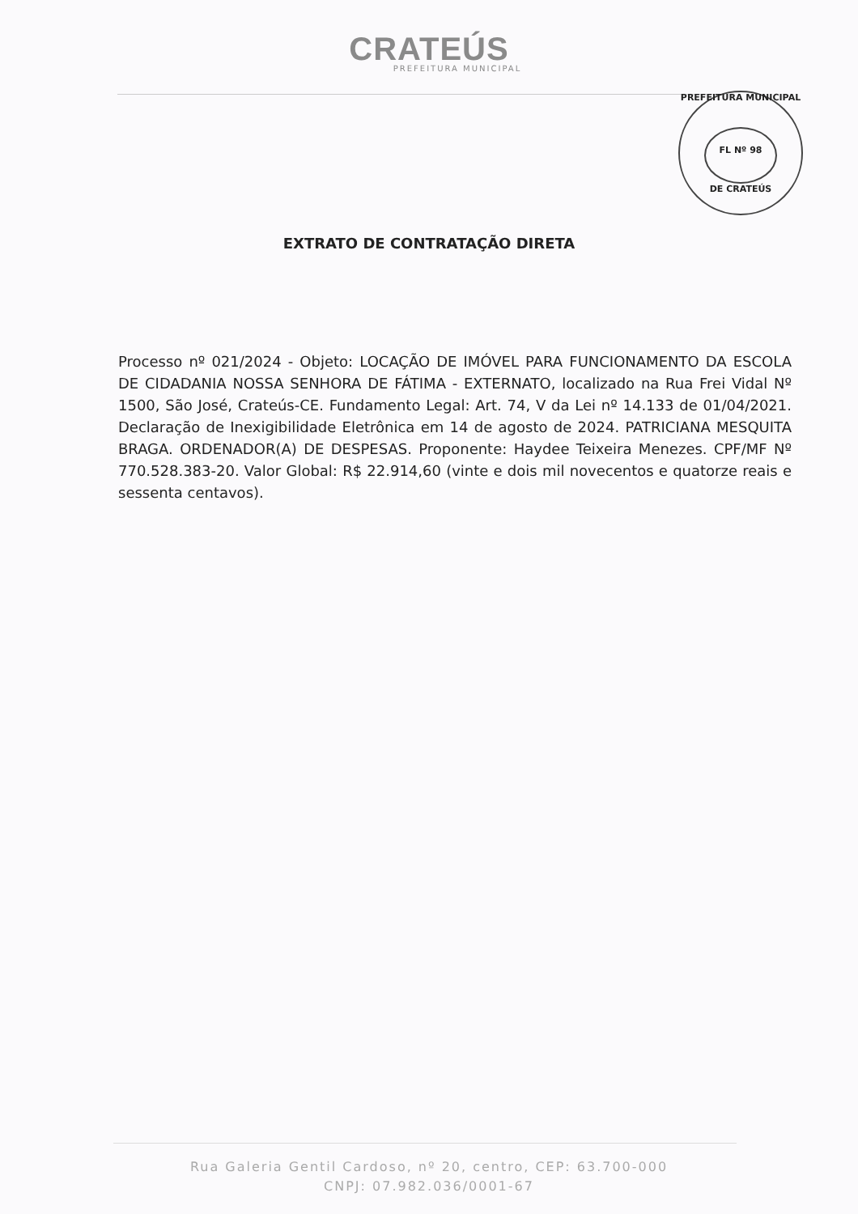CRATEÚS
PREFEITURA MUNICIPAL
PREFEITURA MUNICIPAL
FL Nº 98
DE CRATEÚS
EXTRATO DE CONTRATAÇÃO DIRETA
Processo nº 021/2024 - Objeto: LOCAÇÃO DE IMÓVEL PARA FUNCIONAMENTO DA ESCOLA DE CIDADANIA NOSSA SENHORA DE FÁTIMA - EXTERNATO, localizado na Rua Frei Vidal Nº 1500, São José, Crateús-CE. Fundamento Legal: Art. 74, V da Lei nº 14.133 de 01/04/2021. Declaração de Inexigibilidade Eletrônica em 14 de agosto de 2024. PATRICIANA MESQUITA BRAGA. ORDENADOR(A) DE DESPESAS. Proponente: Haydee Teixeira Menezes. CPF/MF Nº 770.528.383-20. Valor Global: R$ 22.914,60 (vinte e dois mil novecentos e quatorze reais e sessenta centavos).
Rua Galeria Gentil Cardoso, nº 20, centro, CEP: 63.700-000
CNPJ: 07.982.036/0001-67